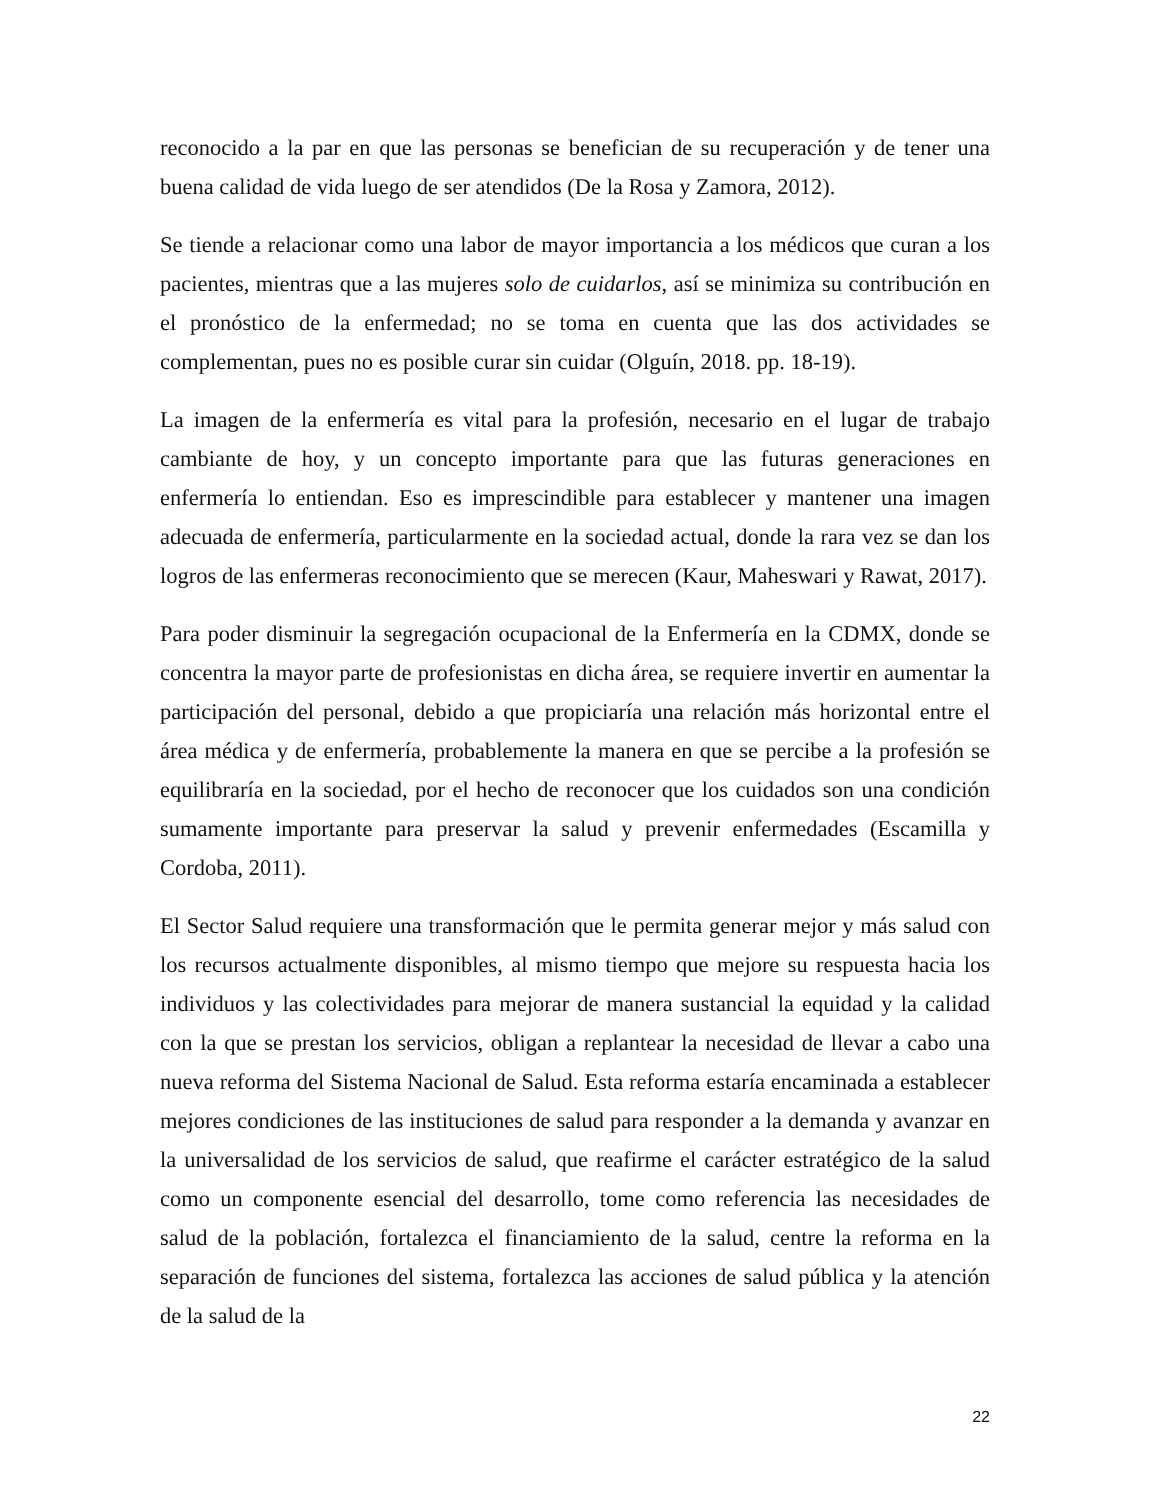reconocido a la par en que las personas se benefician de su recuperación y de tener una buena calidad de vida luego de ser atendidos (De la Rosa y Zamora, 2012).
Se tiende a relacionar como una labor de mayor importancia a los médicos que curan a los pacientes, mientras que a las mujeres solo de cuidarlos, así se minimiza su contribución en el pronóstico de la enfermedad; no se toma en cuenta que las dos actividades se complementan, pues no es posible curar sin cuidar (Olguín, 2018. pp. 18-19).
La imagen de la enfermería es vital para la profesión, necesario en el lugar de trabajo cambiante de hoy, y un concepto importante para que las futuras generaciones en enfermería lo entiendan. Eso es imprescindible para establecer y mantener una imagen adecuada de enfermería, particularmente en la sociedad actual, donde la rara vez se dan los logros de las enfermeras reconocimiento que se merecen (Kaur, Maheswari y Rawat, 2017).
Para poder disminuir la segregación ocupacional de la Enfermería en la CDMX, donde se concentra la mayor parte de profesionistas en dicha área, se requiere invertir en aumentar la participación del personal, debido a que propiciaría una relación más horizontal entre el área médica y de enfermería, probablemente la manera en que se percibe a la profesión se equilibraría en la sociedad, por el hecho de reconocer que los cuidados son una condición sumamente importante para preservar la salud y prevenir enfermedades (Escamilla y Cordoba, 2011).
El Sector Salud requiere una transformación que le permita generar mejor y más salud con los recursos actualmente disponibles, al mismo tiempo que mejore su respuesta hacia los individuos y las colectividades para mejorar de manera sustancial la equidad y la calidad con la que se prestan los servicios, obligan a replantear la necesidad de llevar a cabo una nueva reforma del Sistema Nacional de Salud. Esta reforma estaría encaminada a establecer mejores condiciones de las instituciones de salud para responder a la demanda y avanzar en la universalidad de los servicios de salud, que reafirme el carácter estratégico de la salud como un componente esencial del desarrollo, tome como referencia las necesidades de salud de la población, fortalezca el financiamiento de la salud, centre la reforma en la separación de funciones del sistema, fortalezca las acciones de salud pública y la atención de la salud de la
22